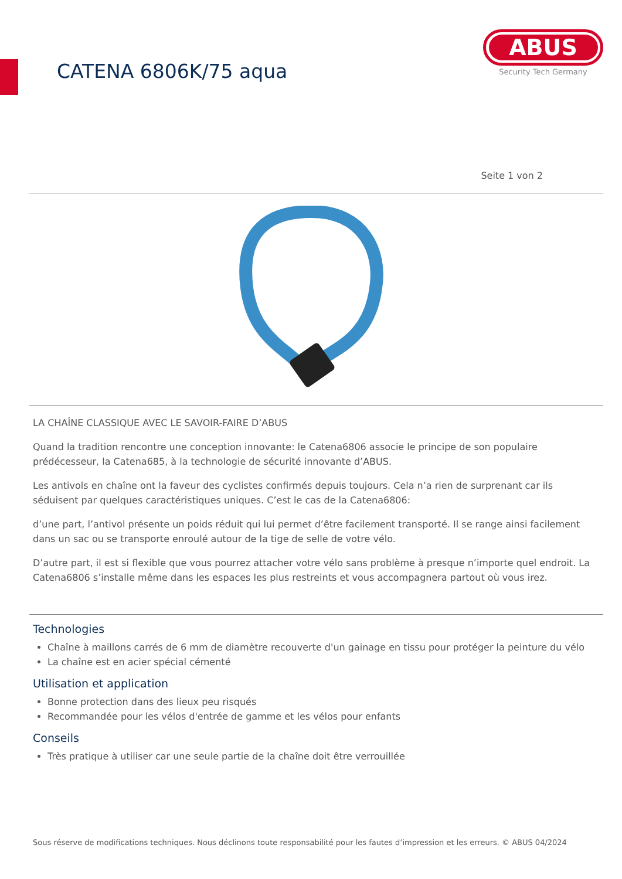CATENA 6806K/75 aqua
ABUS
Security Tech Germany
Seite 1 von 2
LA CHAÎNE CLASSIQUE AVEC LE SAVOIR-FAIRE D’ABUS
Quand la tradition rencontre une conception innovante: le Catena6806 associe le principe de son populaire prédécesseur, la Catena685, à la technologie de sécurité innovante d’ABUS.
Les antivols en chaîne ont la faveur des cyclistes confirmés depuis toujours. Cela n’a rien de surprenant car ils séduisent par quelques caractéristiques uniques. C’est le cas de la Catena6806:
d’une part, l’antivol présente un poids réduit qui lui permet d’être facilement transporté. Il se range ainsi facilement dans un sac ou se transporte enroulé autour de la tige de selle de votre vélo.
D’autre part, il est si flexible que vous pourrez attacher votre vélo sans problème à presque n’importe quel endroit. La Catena6806 s’installe même dans les espaces les plus restreints et vous accompagnera partout où vous irez.
Technologies
Chaîne à maillons carrés de 6 mm de diamètre recouverte d'un gainage en tissu pour protéger la peinture du vélo
La chaîne est en acier spécial cémenté
Utilisation et application
Bonne protection dans des lieux peu risqués
Recommandée pour les vélos d'entrée de gamme et les vélos pour enfants
Conseils
Très pratique à utiliser car une seule partie de la chaîne doit être verrouillée
Sous réserve de modifications techniques. Nous déclinons toute responsabilité pour les fautes d’impression et les erreurs. © ABUS 04/2024